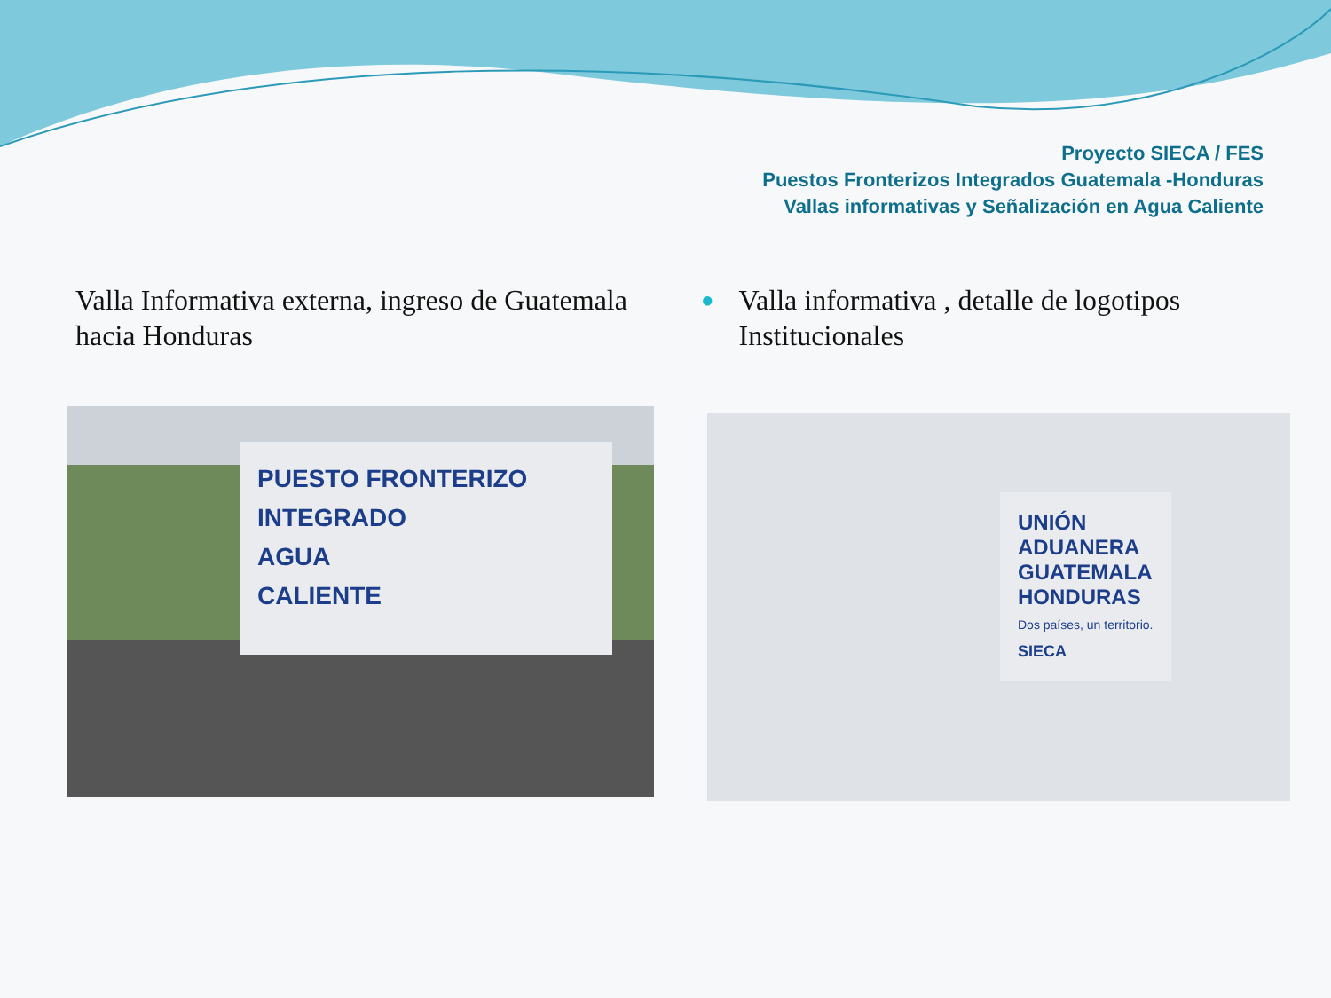Proyecto SIECA / FES
Puestos Fronterizos Integrados Guatemala -Honduras
Vallas informativas y Señalización en Agua Caliente
Valla Informativa externa, ingreso de Guatemala hacia Honduras
● Valla informativa , detalle de logotipos Institucionales
PUESTO FRONTERIZO
INTEGRADO
AGUA
CALIENTE
UNIÓN
ADUANERA
GUATEMALA
HONDURAS
Dos países, un territorio.
SIECA